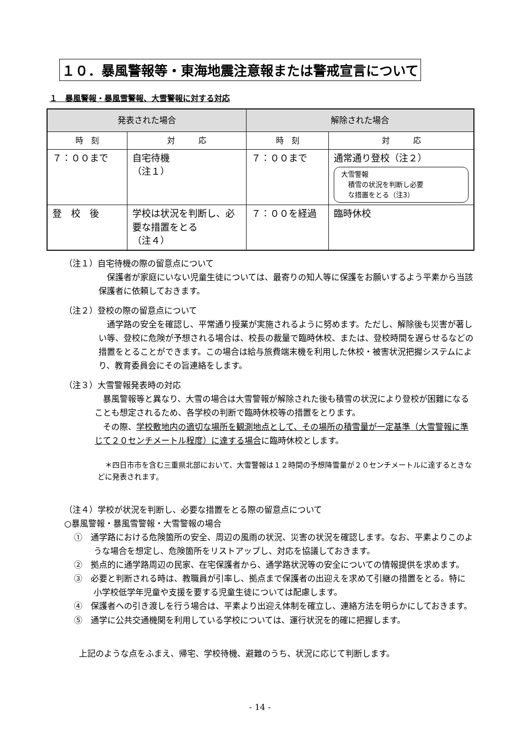１０．暴風警報等・東海地震注意報または警戒宣言について
１　暴風警報・暴風雪警報、大雪警報に対する対応
| 発表された場合 | | 解除された場合 | |
| --- | --- | --- | --- |
| 時 刻 | 対 応 | 時 刻 | 対 応 |
| ７：００まで | 自宅待機 （注１） | ７：００まで | 通常通り登校（注２） 大雪警報 積雪の状況を判断し必要 な措置をとる（注3） |
| 登 校 後 | 学校は状況を判断し、必要な措置をとる （注４） | ７：００を経過 | 臨時休校 |
（注１）自宅待機の際の留意点について
　保護者が家庭にいない児童生徒については、最寄りの知人等に保護をお願いするよう平素から当該保護者に依頼しておきます。
（注２）登校の際の留意点について
　通学路の安全を確認し、平常通り授業が実施されるように努めます。ただし、解除後も災害が著しい等、登校に危険が予想される場合は、校長の裁量で臨時休校、または、登校時間を遅らせるなどの措置をとることができます。この場合は給与旅費端末機を利用した休校・被害状況把握システムにより、教育委員会にその旨連絡をします。
（注３）大雪警報発表時の対応
　暴風警報等と異なり、大雪の場合は大雪警報が解除された後も積雪の状況により登校が困難になることも想定されるため、各学校の判断で臨時休校等の措置をとります。
　その際、学校敷地内の適切な場所を観測地点として、その場所の積雪量が一定基準（大雪警報に準じて２０センチメートル程度）に達する場合に臨時休校とします。
　＊四日市市を含む三重県北部において、大雪警報は１２時間の予想降雪量が２０センチメートルに達するときなどに発表されます。
（注４）学校が状況を判断し、必要な措置をとる際の留意点について
○暴風警報・暴風雪警報・大雪警報の場合
①　通学路における危険箇所の安全、周辺の風雨の状況、災害の状況を確認します。なお、平素よりこのような場合を想定し、危険箇所をリストアップし、対応を協議しておきます。
②　拠点的に通学路周辺の民家、在宅保護者から、通学路状況等の安全についての情報提供を求めます。
③　必要と判断される時は、教職員が引率し、拠点まで保護者の出迎えを求めて引継の措置をとる。特に小学校低学年児童や支援を要する児童生徒については配慮します。
④　保護者への引き渡しを行う場合は、平素より出迎え体制を確立し、連絡方法を明らかにしておきます。
⑤　通学に公共交通機関を利用している学校については、運行状況を的確に把握します。
上記のような点をふまえ、帰宅、学校待機、避難のうち、状況に応じて判断します。
- 14 -